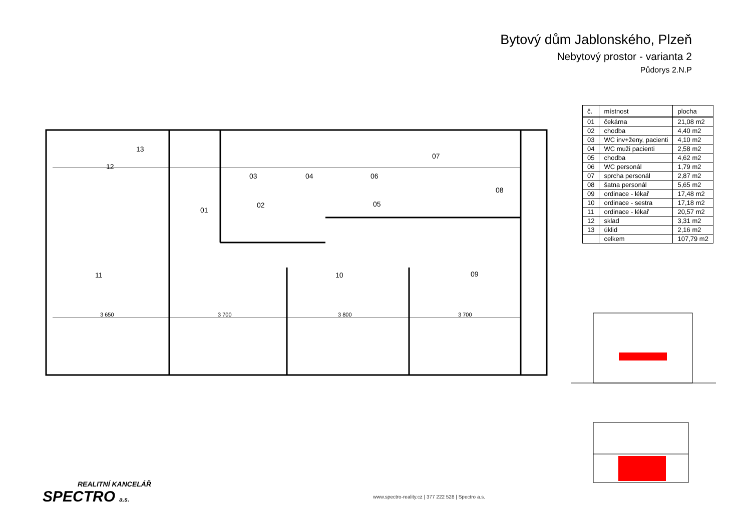Bytový dům Jablonského, Plzeň
Nebytový prostor - varianta 2
Půdorys 2.N.P
11
10
09
01
02
03
04
05
06
07
08
12
13
3 650
3 700
3 800
3 700
| č. | místnost | plocha |
| --- | --- | --- |
| 01 | čekárna | 21,08 m2 |
| 02 | chodba | 4,40 m2 |
| 03 | WC inv+ženy, pacienti | 4,10 m2 |
| 04 | WC muži pacienti | 2,58 m2 |
| 05 | chodba | 4,62 m2 |
| 06 | WC personál | 1,79 m2 |
| 07 | sprcha personál | 2,87 m2 |
| 08 | šatna personál | 5,65 m2 |
| 09 | ordinace - lékař | 17,48 m2 |
| 10 | ordinace - sestra | 17,18 m2 |
| 11 | ordinace - lékař | 20,57 m2 |
| 12 | sklad | 3,31 m2 |
| 13 | úklid | 2,16 m2 |
| | celkem | 107,79 m2 |
REALITNÍ KANCELÁŘ
SPECTRO a.s.
www.spectro-reality.cz | 377 222 528 | Spectro a.s.